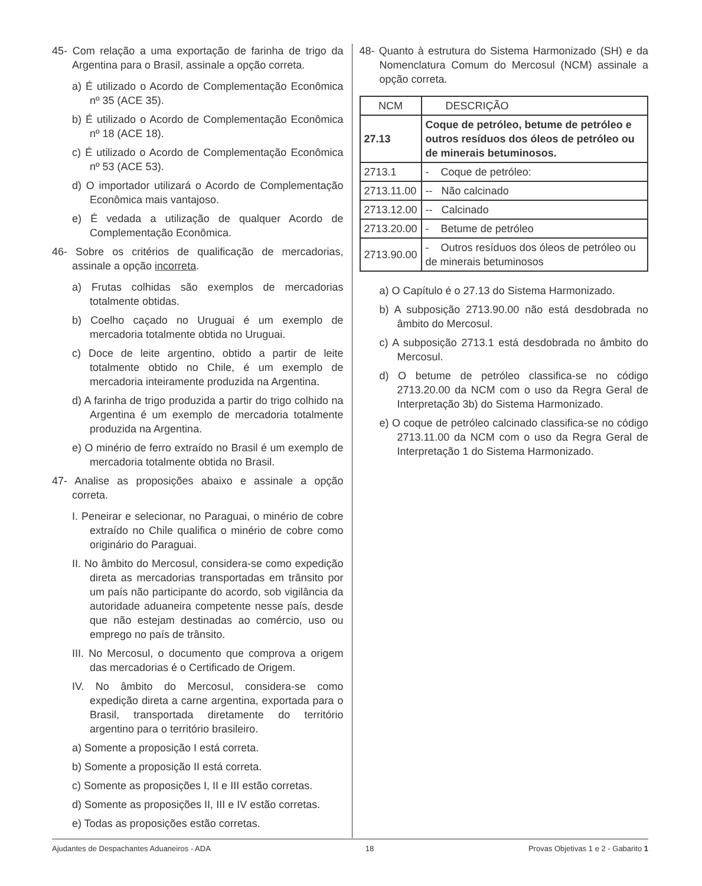45- Com relação a uma exportação de farinha de trigo da Argentina para o Brasil, assinale a opção correta.
a) É utilizado o Acordo de Complementação Econômica nº 35 (ACE 35).
b) É utilizado o Acordo de Complementação Econômica nº 18 (ACE 18).
c) É utilizado o Acordo de Complementação Econômica nº 53 (ACE 53).
d) O importador utilizará o Acordo de Complementação Econômica mais vantajoso.
e) É vedada a utilização de qualquer Acordo de Complementação Econômica.
46- Sobre os critérios de qualificação de mercadorias, assinale a opção incorreta.
a) Frutas colhidas são exemplos de mercadorias totalmente obtidas.
b) Coelho caçado no Uruguai é um exemplo de mercadoria totalmente obtida no Uruguai.
c) Doce de leite argentino, obtido a partir de leite totalmente obtido no Chile, é um exemplo de mercadoria inteiramente produzida na Argentina.
d) A farinha de trigo produzida a partir do trigo colhido na Argentina é um exemplo de mercadoria totalmente produzida na Argentina.
e) O minério de ferro extraído no Brasil é um exemplo de mercadoria totalmente obtida no Brasil.
47- Analise as proposições abaixo e assinale a opção correta.
I. Peneirar e selecionar, no Paraguai, o minério de cobre extraído no Chile qualifica o minério de cobre como originário do Paraguai.
II. No âmbito do Mercosul, considera-se como expedição direta as mercadorias transportadas em trânsito por um país não participante do acordo, sob vigilância da autoridade aduaneira competente nesse país, desde que não estejam destinadas ao comércio, uso ou emprego no país de trânsito.
III. No Mercosul, o documento que comprova a origem das mercadorias é o Certificado de Origem.
IV. No âmbito do Mercosul, considera-se como expedição direta a carne argentina, exportada para o Brasil, transportada diretamente do território argentino para o território brasileiro.
a) Somente a proposição I está correta.
b) Somente a proposição II está correta.
c) Somente as proposições I, II e III estão corretas.
d) Somente as proposições II, III e IV estão corretas.
e) Todas as proposições estão corretas.
48- Quanto à estrutura do Sistema Harmonizado (SH) e da Nomenclatura Comum do Mercosul (NCM) assinale a opção correta.
| NCM | DESCRIÇÃO |
| 27.13 | Coque de petróleo, betume de petróleo e outros resíduos dos óleos de petróleo ou de minerais betuminosos. |
| 2713.1 | - Coque de petróleo: |
| 2713.11.00 | -- Não calcinado |
| 2713.12.00 | -- Calcinado |
| 2713.20.00 | - Betume de petróleo |
| 2713.90.00 | - Outros resíduos dos óleos de petróleo ou de minerais betuminosos |
a) O Capítulo é o 27.13 do Sistema Harmonizado.
b) A subposição 2713.90.00 não está desdobrada no âmbito do Mercosul.
c) A subposição 2713.1 está desdobrada no âmbito do Mercosul.
d) O betume de petróleo classifica-se no código 2713.20.00 da NCM com o uso da Regra Geral de Interpretação 3b) do Sistema Harmonizado.
e) O coque de petróleo calcinado classifica-se no código 2713.11.00 da NCM com o uso da Regra Geral de Interpretação 1 do Sistema Harmonizado.
Ajudantes de Despachantes Aduaneiros - ADA 18 Provas Objetivas 1 e 2 - Gabarito 1